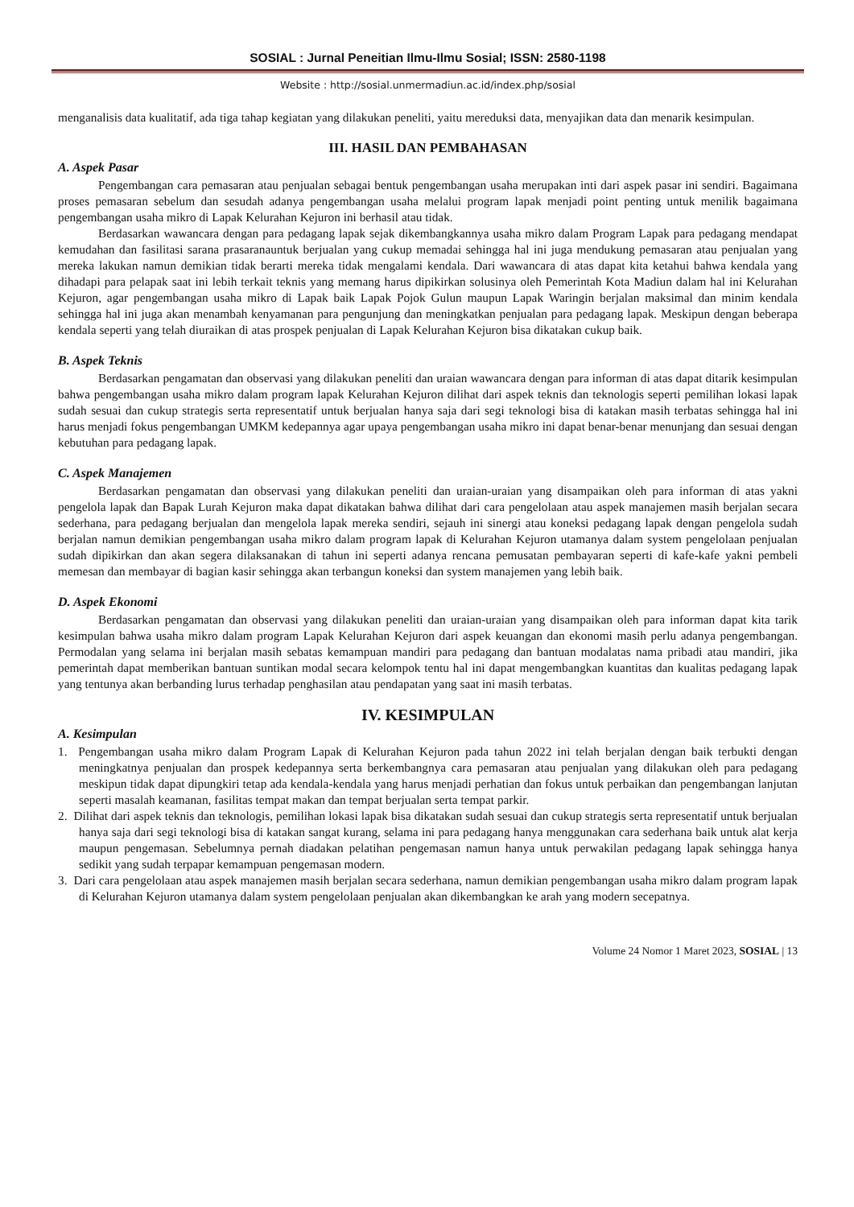SOSIAL : Jurnal Peneitian Ilmu-Ilmu Sosial; ISSN: 2580-1198
Website : http://sosial.unmermadiun.ac.id/index.php/sosial
menganalisis data kualitatif, ada tiga tahap kegiatan yang dilakukan peneliti, yaitu mereduksi data, menyajikan data dan menarik kesimpulan.
III. HASIL DAN PEMBAHASAN
A. Aspek Pasar
Pengembangan cara pemasaran atau penjualan sebagai bentuk pengembangan usaha merupakan inti dari aspek pasar ini sendiri. Bagaimana proses pemasaran sebelum dan sesudah adanya pengembangan usaha melalui program lapak menjadi point penting untuk menilik bagaimana pengembangan usaha mikro di Lapak Kelurahan Kejuron ini berhasil atau tidak.
Berdasarkan wawancara dengan para pedagang lapak sejak dikembangkannya usaha mikro dalam Program Lapak para pedagang mendapat kemudahan dan fasilitasi sarana prasaranauntuk berjualan yang cukup memadai sehingga hal ini juga mendukung pemasaran atau penjualan yang mereka lakukan namun demikian tidak berarti mereka tidak mengalami kendala. Dari wawancara di atas dapat kita ketahui bahwa kendala yang dihadapi para pelapak saat ini lebih terkait teknis yang memang harus dipikirkan solusinya oleh Pemerintah Kota Madiun dalam hal ini Kelurahan Kejuron, agar pengembangan usaha mikro di Lapak baik Lapak Pojok Gulun maupun Lapak Waringin berjalan maksimal dan minim kendala sehingga hal ini juga akan menambah kenyamanan para pengunjung dan meningkatkan penjualan para pedagang lapak. Meskipun dengan beberapa kendala seperti yang telah diuraikan di atas prospek penjualan di Lapak Kelurahan Kejuron bisa dikatakan cukup baik.
B. Aspek Teknis
Berdasarkan pengamatan dan observasi yang dilakukan peneliti dan uraian wawancara dengan para informan di atas dapat ditarik kesimpulan bahwa pengembangan usaha mikro dalam program lapak Kelurahan Kejuron dilihat dari aspek teknis dan teknologis seperti pemilihan lokasi lapak sudah sesuai dan cukup strategis serta representatif untuk berjualan hanya saja dari segi teknologi bisa di katakan masih terbatas sehingga hal ini harus menjadi fokus pengembangan UMKM kedepannya agar upaya pengembangan usaha mikro ini dapat benar-benar menunjang dan sesuai dengan kebutuhan para pedagang lapak.
C. Aspek Manajemen
Berdasarkan pengamatan dan observasi yang dilakukan peneliti dan uraian-uraian yang disampaikan oleh para informan di atas yakni pengelola lapak dan Bapak Lurah Kejuron maka dapat dikatakan bahwa dilihat dari cara pengelolaan atau aspek manajemen masih berjalan secara sederhana, para pedagang berjualan dan mengelola lapak mereka sendiri, sejauh ini sinergi atau koneksi pedagang lapak dengan pengelola sudah berjalan namun demikian pengembangan usaha mikro dalam program lapak di Kelurahan Kejuron utamanya dalam system pengelolaan penjualan sudah dipikirkan dan akan segera dilaksanakan di tahun ini seperti adanya rencana pemusatan pembayaran seperti di kafe-kafe yakni pembeli memesan dan membayar di bagian kasir sehingga akan terbangun koneksi dan system manajemen yang lebih baik.
D. Aspek Ekonomi
Berdasarkan pengamatan dan observasi yang dilakukan peneliti dan uraian-uraian yang disampaikan oleh para informan dapat kita tarik kesimpulan bahwa usaha mikro dalam program Lapak Kelurahan Kejuron dari aspek keuangan dan ekonomi masih perlu adanya pengembangan. Permodalan yang selama ini berjalan masih sebatas kemampuan mandiri para pedagang dan bantuan modalatas nama pribadi atau mandiri, jika pemerintah dapat memberikan bantuan suntikan modal secara kelompok tentu hal ini dapat mengembangkan kuantitas dan kualitas pedagang lapak yang tentunya akan berbanding lurus terhadap penghasilan atau pendapatan yang saat ini masih terbatas.
IV. KESIMPULAN
A. Kesimpulan
1. Pengembangan usaha mikro dalam Program Lapak di Kelurahan Kejuron pada tahun 2022 ini telah berjalan dengan baik terbukti dengan meningkatnya penjualan dan prospek kedepannya serta berkembangnya cara pemasaran atau penjualan yang dilakukan oleh para pedagang meskipun tidak dapat dipungkiri tetap ada kendala-kendala yang harus menjadi perhatian dan fokus untuk perbaikan dan pengembangan lanjutan seperti masalah keamanan, fasilitas tempat makan dan tempat berjualan serta tempat parkir.
2. Dilihat dari aspek teknis dan teknologis, pemilihan lokasi lapak bisa dikatakan sudah sesuai dan cukup strategis serta representatif untuk berjualan hanya saja dari segi teknologi bisa di katakan sangat kurang, selama ini para pedagang hanya menggunakan cara sederhana baik untuk alat kerja maupun pengemasan. Sebelumnya pernah diadakan pelatihan pengemasan namun hanya untuk perwakilan pedagang lapak sehingga hanya sedikit yang sudah terpapar kemampuan pengemasan modern.
3. Dari cara pengelolaan atau aspek manajemen masih berjalan secara sederhana, namun demikian pengembangan usaha mikro dalam program lapak di Kelurahan Kejuron utamanya dalam system pengelolaan penjualan akan dikembangkan ke arah yang modern secepatnya.
Volume 24 Nomor 1 Maret 2023, SOSIAL | 13